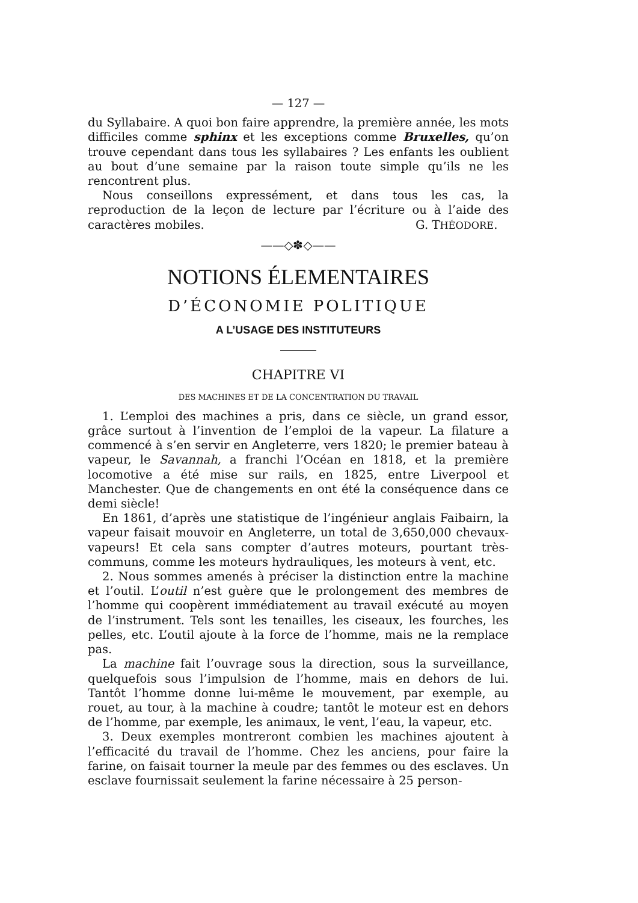— 127 —
du Syllabaire. A quoi bon faire apprendre, la première année, les mots difficiles comme sphinx et les exceptions comme Bruxelles, qu’on trouve cependant dans tous les syllabaires ? Les enfants les oublient au bout d’une semaine par la raison toute simple qu’ils ne les rencontrent plus.
Nous conseillons expressément, et dans tous les cas, la reproduction de la leçon de lecture par l’écriture ou à l’aide des caractères mobiles. G. THÉODORE.
——◇✽◇——
NOTIONS ÉLEMENTAIRES
D’ÉCONOMIE POLITIQUE
A L’USAGE DES INSTITUTEURS
CHAPITRE VI
DES MACHINES ET DE LA CONCENTRATION DU TRAVAIL
1. L’emploi des machines a pris, dans ce siècle, un grand essor, grâce surtout à l’invention de l’emploi de la vapeur. La filature a commencé à s’en servir en Angleterre, vers 1820; le premier bateau à vapeur, le Savannah, a franchi l’Océan en 1818, et la première locomotive a été mise sur rails, en 1825, entre Liverpool et Manchester. Que de changements en ont été la conséquence dans ce demi siècle!
En 1861, d’après une statistique de l’ingénieur anglais Faibairn, la vapeur faisait mouvoir en Angleterre, un total de 3,650,000 chevaux-vapeurs! Et cela sans compter d’autres moteurs, pourtant très-communs, comme les moteurs hydrauliques, les moteurs à vent, etc.
2. Nous sommes amenés à préciser la distinction entre la machine et l’outil. L’outil n’est guère que le prolongement des membres de l’homme qui coopèrent immédiatement au travail exécuté au moyen de l’instrument. Tels sont les tenailles, les ciseaux, les fourches, les pelles, etc. L’outil ajoute à la force de l’homme, mais ne la remplace pas.
La machine fait l’ouvrage sous la direction, sous la surveillance, quelquefois sous l’impulsion de l’homme, mais en dehors de lui. Tantôt l’homme donne lui-même le mouvement, par exemple, au rouet, au tour, à la machine à coudre; tantôt le moteur est en dehors de l’homme, par exemple, les animaux, le vent, l’eau, la vapeur, etc.
3. Deux exemples montreront combien les machines ajoutent à l’efficacité du travail de l’homme. Chez les anciens, pour faire la farine, on faisait tourner la meule par des femmes ou des esclaves. Un esclave fournissait seulement la farine nécessaire à 25 person-